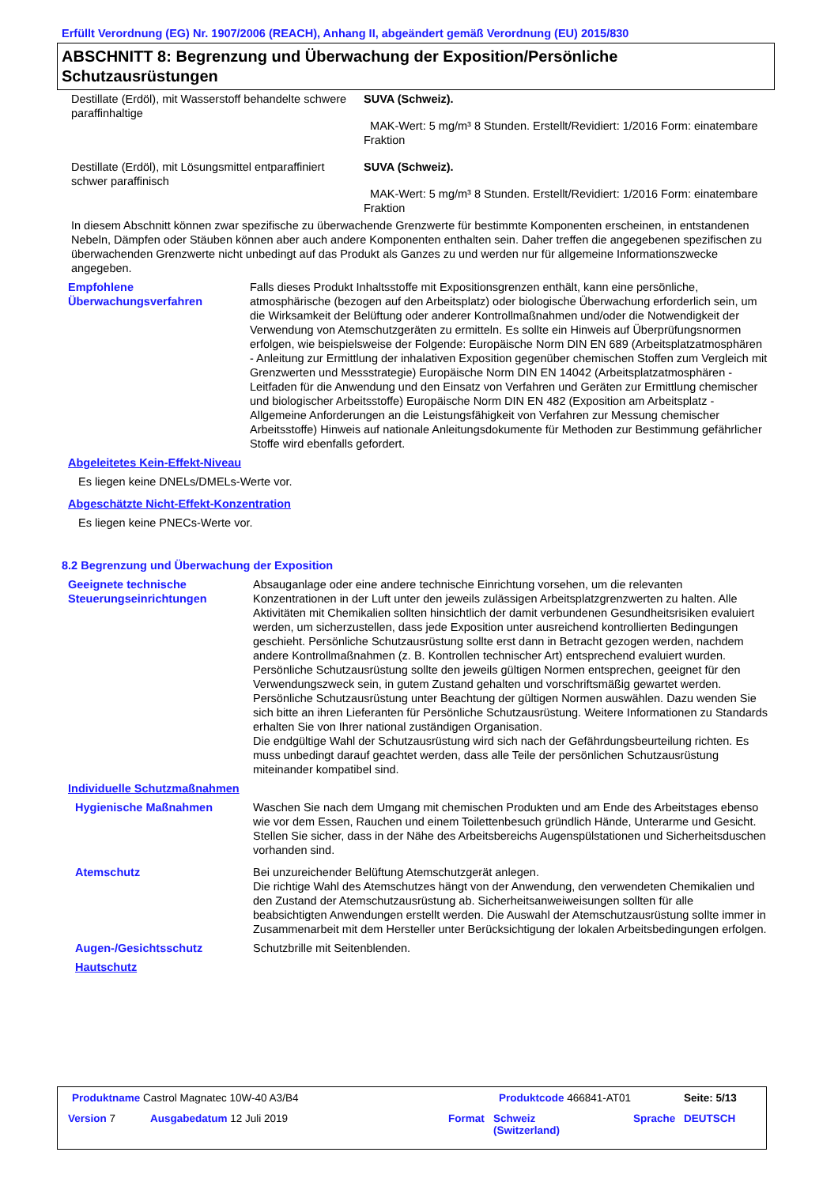Erfüllt Verordnung (EG) Nr. 1907/2006 (REACH), Anhang II, abgeändert gemäß Verordnung (EU) 2015/830
ABSCHNITT 8: Begrenzung und Überwachung der Exposition/Persönliche Schutzausrüstungen
Destillate (Erdöl), mit Wasserstoff behandelte schwere paraffinhaltige
SUVA (Schweiz).
MAK-Wert: 5 mg/m³ 8 Stunden. Erstellt/Revidiert: 1/2016 Form: einatembare Fraktion
Destillate (Erdöl), mit Lösungsmittel entparaffiniert schwer paraffinisch
SUVA (Schweiz).
MAK-Wert: 5 mg/m³ 8 Stunden. Erstellt/Revidiert: 1/2016 Form: einatembare Fraktion
In diesem Abschnitt können zwar spezifische zu überwachende Grenzwerte für bestimmte Komponenten erscheinen, in entstandenen Nebeln, Dämpfen oder Stäuben können aber auch andere Komponenten enthalten sein. Daher treffen die angegebenen spezifischen zu überwachenden Grenzwerte nicht unbedingt auf das Produkt als Ganzes zu und werden nur für allgemeine Informationszwecke angegeben.
Empfohlene Überwachungsverfahren
Falls dieses Produkt Inhaltsstoffe mit Expositionsgrenzen enthält, kann eine persönliche, atmosphärische (bezogen auf den Arbeitsplatz) oder biologische Überwachung erforderlich sein, um die Wirksamkeit der Belüftung oder anderer Kontrollmaßnahmen und/oder die Notwendigkeit der Verwendung von Atemschutzgeräten zu ermitteln. Es sollte ein Hinweis auf Überprüfungsnormen erfolgen, wie beispielsweise der Folgende: Europäische Norm DIN EN 689 (Arbeitsplatzatmosphären - Anleitung zur Ermittlung der inhalativen Exposition gegenüber chemischen Stoffen zum Vergleich mit Grenzwerten und Messstrategie) Europäische Norm DIN EN 14042 (Arbeitsplatzatmosphären - Leitfaden für die Anwendung und den Einsatz von Verfahren und Geräten zur Ermittlung chemischer und biologischer Arbeitsstoffe) Europäische Norm DIN EN 482 (Exposition am Arbeitsplatz - Allgemeine Anforderungen an die Leistungsfähigkeit von Verfahren zur Messung chemischer Arbeitsstoffe) Hinweis auf nationale Anleitungsdokumente für Methoden zur Bestimmung gefährlicher Stoffe wird ebenfalls gefordert.
Abgeleitetes Kein-Effekt-Niveau
Es liegen keine DNELs/DMELs-Werte vor.
Abgeschätzte Nicht-Effekt-Konzentration
Es liegen keine PNECs-Werte vor.
8.2 Begrenzung und Überwachung der Exposition
Geeignete technische Steuerungseinrichtungen
Absauganlage oder eine andere technische Einrichtung vorsehen, um die relevanten Konzentrationen in der Luft unter den jeweils zulässigen Arbeitsplatzgrenzwerten zu halten. Alle Aktivitäten mit Chemikalien sollten hinsichtlich der damit verbundenen Gesundheitsrisiken evaluiert werden, um sicherzustellen, dass jede Exposition unter ausreichend kontrollierten Bedingungen geschieht. Persönliche Schutzausrüstung sollte erst dann in Betracht gezogen werden, nachdem andere Kontrollmaßnahmen (z. B. Kontrollen technischer Art) entsprechend evaluiert wurden. Persönliche Schutzausrüstung sollte den jeweils gültigen Normen entsprechen, geeignet für den Verwendungszweck sein, in gutem Zustand gehalten und vorschriftsmäßig gewartet werden. Persönliche Schutzausrüstung unter Beachtung der gültigen Normen auswählen. Dazu wenden Sie sich bitte an ihren Lieferanten für Persönliche Schutzausrüstung. Weitere Informationen zu Standards erhalten Sie von Ihrer national zuständigen Organisation.
Die endgültige Wahl der Schutzausrüstung wird sich nach der Gefährdungsbeurteilung richten. Es muss unbedingt darauf geachtet werden, dass alle Teile der persönlichen Schutzausrüstung miteinander kompatibel sind.
Individuelle Schutzmaßnahmen
Hygienische Maßnahmen Waschen Sie nach dem Umgang mit chemischen Produkten und am Ende des Arbeitstages ebenso wie vor dem Essen, Rauchen und einem Toilettenbesuch gründlich Hände, Unterarme und Gesicht. Stellen Sie sicher, dass in der Nähe des Arbeitsbereichs Augenspülstationen und Sicherheitsduschen vorhanden sind.
Atemschutz Bei unzureichender Belüftung Atemschutzgerät anlegen.
Die richtige Wahl des Atemschutzes hängt von der Anwendung, den verwendeten Chemikalien und den Zustand der Atemschutzausrüstung ab. Sicherheitsanweiweisungen sollten für alle beabsichtigten Anwendungen erstellt werden. Die Auswahl der Atemschutzausrüstung sollte immer in Zusammenarbeit mit dem Hersteller unter Berücksichtigung der lokalen Arbeitsbedingungen erfolgen.
Augen-/Gesichtsschutz Schutzbrille mit Seitenblenden.
Hautschutz
Produktname Castrol Magnatec 10W-40 A3/B4
Produktcode 466841-AT01 Seite: 5/13
Version 7 Ausgabedatum 12 Juli 2019 Format
Schweiz
(Switzerland)
Sprache DEUTSCH